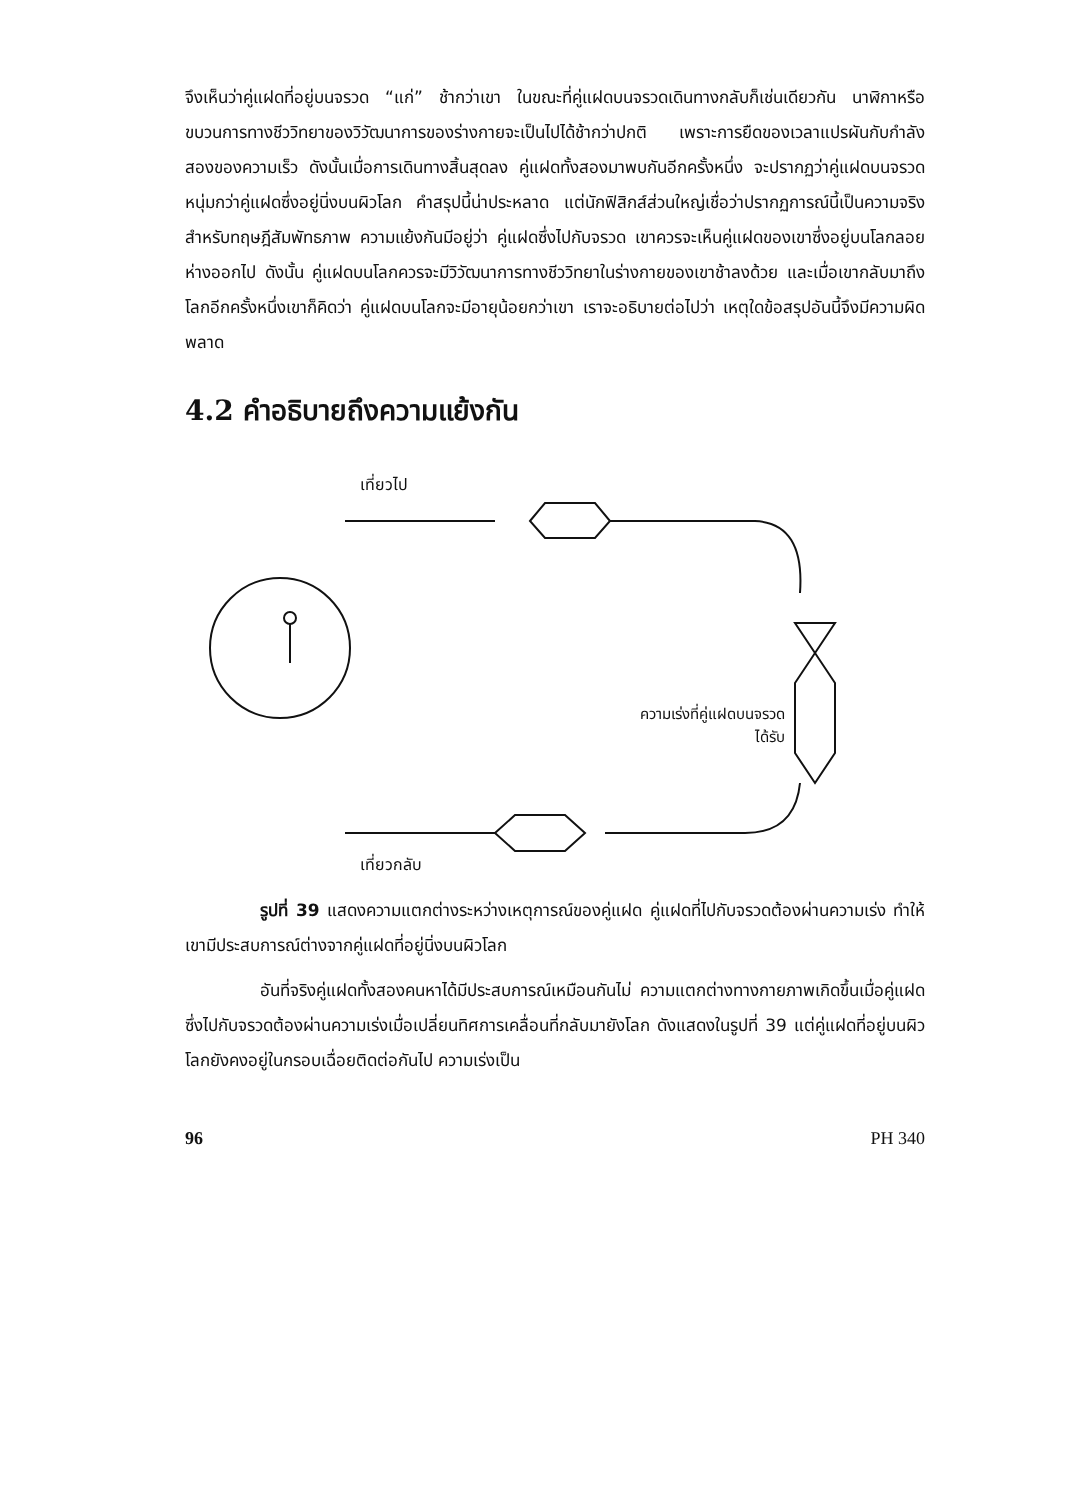จึงเห็นว่าคู่แฝดที่อยู่บนจรวด “แก่” ช้ากว่าเขา ในขณะที่คู่แฝดบนจรวดเดินทางกลับก็เช่นเดียวกัน นาฬิกาหรือขบวนการทางชีววิทยาของวิวัฒนาการของร่างกายจะเป็นไปได้ช้ากว่าปกติ เพราะการยืดของเวลาแปรผันกับกำลังสองของความเร็ว ดังนั้นเมื่อการเดินทางสิ้นสุดลง คู่แฝดทั้งสองมาพบกันอีกครั้งหนึ่ง จะปรากฏว่าคู่แฝดบนจรวดหนุ่มกว่าคู่แฝดซึ่งอยู่นิ่งบนผิวโลก คำสรุปนี้น่าประหลาด แต่นักฟิสิกส์ส่วนใหญ่เชื่อว่าปรากฏการณ์นี้เป็นความจริงสำหรับทฤษฎีสัมพัทธภาพ ความแย้งกันมีอยู่ว่า คู่แฝดซึ่งไปกับจรวด เขาควรจะเห็นคู่แฝดของเขาซึ่งอยู่บนโลกลอยห่างออกไป ดังนั้น คู่แฝดบนโลกควรจะมีวิวัฒนาการทางชีววิทยาในร่างกายของเขาช้าลงด้วย และเมื่อเขากลับมาถึงโลกอีกครั้งหนึ่งเขาก็คิดว่า คู่แฝดบนโลกจะมีอายุน้อยกว่าเขา เราจะอธิบายต่อไปว่า เหตุใดข้อสรุปอันนี้จึงมีความผิดพลาด
4.2 คำอธิบายถึงความแย้งกัน
เที่ยวไป
ความเร่งที่คู่แฝดบนจรวด
ได้รับ
เที่ยวกลับ
รูปที่ 39 แสดงความแตกต่างระหว่างเหตุการณ์ของคู่แฝด คู่แฝดที่ไปกับจรวดต้องผ่านความเร่ง ทำให้เขามีประสบการณ์ต่างจากคู่แฝดที่อยู่นิ่งบนผิวโลก
อันที่จริงคู่แฝดทั้งสองคนหาได้มีประสบการณ์เหมือนกันไม่ ความแตกต่างทางกายภาพเกิดขึ้นเมื่อคู่แฝดซึ่งไปกับจรวดต้องผ่านความเร่งเมื่อเปลี่ยนทิศการเคลื่อนที่กลับมายังโลก ดังแสดงในรูปที่ 39 แต่คู่แฝดที่อยู่บนผิวโลกยังคงอยู่ในกรอบเฉื่อยติดต่อกันไป ความเร่งเป็น
96 PH 340